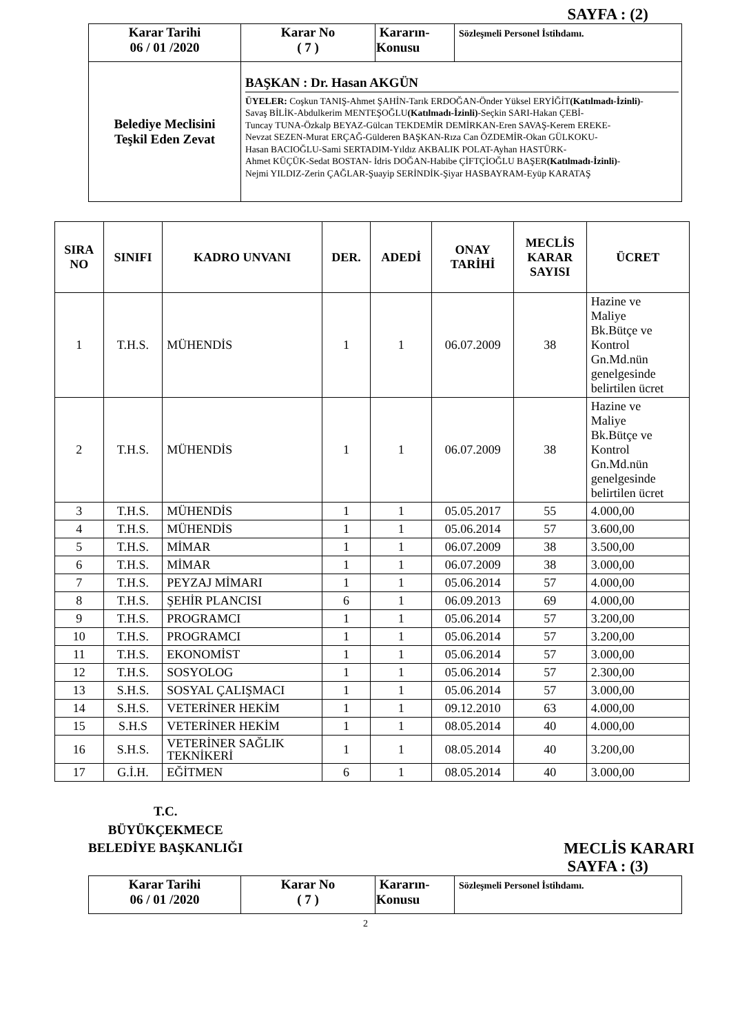SAYFA : (2)
| Karar Tarihi 06 / 01 /2020 | Karar No ( 7 ) | Kararın- Konusu | Sözleşmeli Personel İstihdamı. |
| Belediye Meclisini Teşkil Eden Zevat | BAŞKAN : Dr. Hasan AKGÜN ÜYELER: Coşkun TANIŞ-Ahmet ŞAHİN-Tarık ERDOĞAN-Önder Yüksel ERYİĞİT (Katılmadı-İzinli) - Savaş BİLİK-Abdulkerim MENTEŞOĞLU (Katılmadı-İzinli) -Seçkin SARI-Hakan ÇEBİ- Tuncay TUNA-Özkalp BEYAZ-Gülcan TEKDEMİR DEMİRKAN-Eren SAVAŞ-Kerem EREKE- Nevzat SEZEN-Murat ERÇAĞ-Gülderen BAŞKAN-Rıza Can ÖZDEMİR-Okan GÜLKOKU- Hasan BACIOĞLU-Sami SERTADIM-Yıldız AKBALIK POLAT-Ayhan HASTÜRK- Ahmet KÜÇÜK-Sedat BOSTAN- İdris DOĞAN-Habibe ÇİFTÇİOĞLU BAŞER (Katılmadı-İzinli) - Nejmi YILDIZ-Zerin ÇAĞLAR-Şuayip SERİNDİK-Şiyar HASBAYRAM-Eyüp KARATAŞ | | |
| SIRA NO | SINIFI | KADRO UNVANI | DER. | ADEDİ | ONAY TARİHİ | MECLİS KARAR SAYISI | ÜCRET |
| --- | --- | --- | --- | --- | --- | --- | --- |
| 1 | T.H.S. | MÜHENDİS | 1 | 1 | 06.07.2009 | 38 | Hazine ve Maliye Bk.Bütçe ve Kontrol Gn.Md.nün genelgesinde belirtilen ücret |
| 2 | T.H.S. | MÜHENDİS | 1 | 1 | 06.07.2009 | 38 | Hazine ve Maliye Bk.Bütçe ve Kontrol Gn.Md.nün genelgesinde belirtilen ücret |
| 3 | T.H.S. | MÜHENDİS | 1 | 1 | 05.05.2017 | 55 | 4.000,00 |
| 4 | T.H.S. | MÜHENDİS | 1 | 1 | 05.06.2014 | 57 | 3.600,00 |
| 5 | T.H.S. | MİMAR | 1 | 1 | 06.07.2009 | 38 | 3.500,00 |
| 6 | T.H.S. | MİMAR | 1 | 1 | 06.07.2009 | 38 | 3.000,00 |
| 7 | T.H.S. | PEYZAJ MİMARI | 1 | 1 | 05.06.2014 | 57 | 4.000,00 |
| 8 | T.H.S. | ŞEHİR PLANCISI | 6 | 1 | 06.09.2013 | 69 | 4.000,00 |
| 9 | T.H.S. | PROGRAMCI | 1 | 1 | 05.06.2014 | 57 | 3.200,00 |
| 10 | T.H.S. | PROGRAMCI | 1 | 1 | 05.06.2014 | 57 | 3.200,00 |
| 11 | T.H.S. | EKONOMİST | 1 | 1 | 05.06.2014 | 57 | 3.000,00 |
| 12 | T.H.S. | SOSYOLOG | 1 | 1 | 05.06.2014 | 57 | 2.300,00 |
| 13 | S.H.S. | SOSYAL ÇALIŞMACI | 1 | 1 | 05.06.2014 | 57 | 3.000,00 |
| 14 | S.H.S. | VETERİNER HEKİM | 1 | 1 | 09.12.2010 | 63 | 4.000,00 |
| 15 | S.H.S | VETERİNER HEKİM | 1 | 1 | 08.05.2014 | 40 | 4.000,00 |
| 16 | S.H.S. | VETERİNER SAĞLIK TEKNİKERİ | 1 | 1 | 08.05.2014 | 40 | 3.200,00 |
| 17 | G.İ.H. | EĞİTMEN | 6 | 1 | 08.05.2014 | 40 | 3.000,00 |
T.C.
BÜYÜKÇEKMECE
BELEDİYE BAŞKANLIĞI
MECLİS KARARI
SAYFA : (3)
| Karar Tarihi 06 / 01 /2020 | Karar No ( 7 ) | Kararın- Konusu | Sözleşmeli Personel İstihdamı. |
2